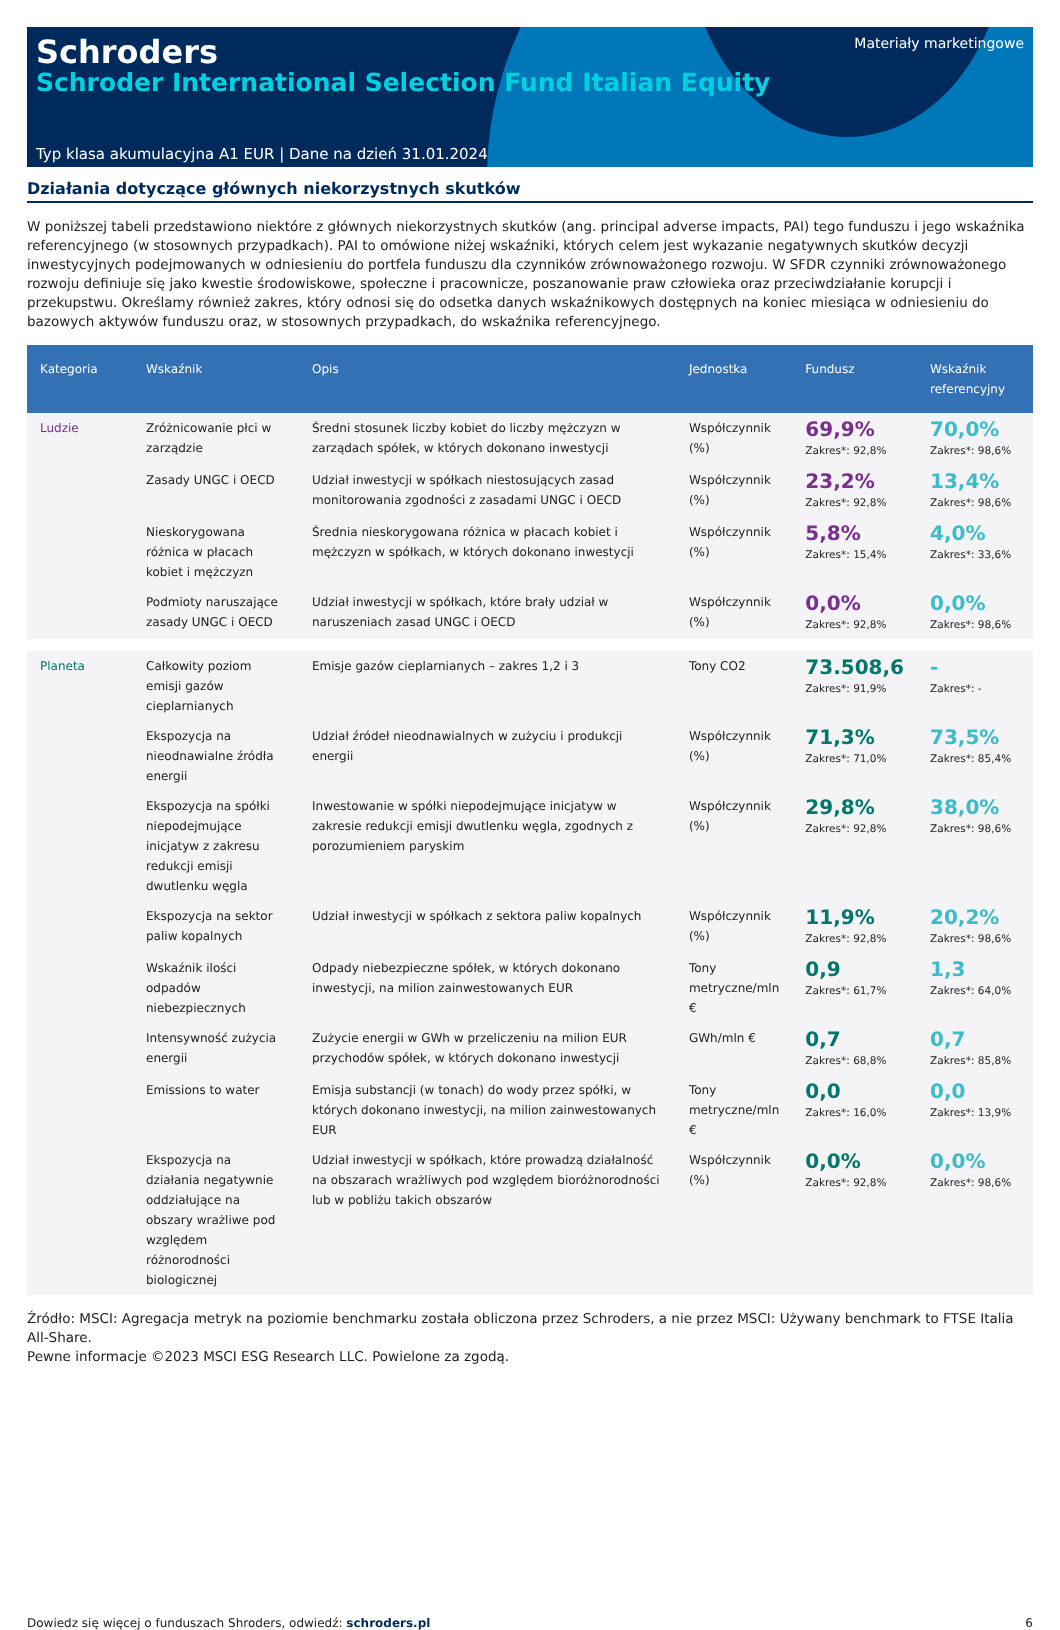Schroders
Schroder International Selection Fund Italian Equity
Materiały marketingowe
Typ klasa akumulacyjna A1 EUR | Dane na dzień 31.01.2024
Działania dotyczące głównych niekorzystnych skutków
W poniższej tabeli przedstawiono niektóre z głównych niekorzystnych skutków (ang. principal adverse impacts, PAI) tego funduszu i jego wskaźnika referencyjnego (w stosownych przypadkach). PAI to omówione niżej wskaźniki, których celem jest wykazanie negatywnych skutków decyzji inwestycyjnych podejmowanych w odniesieniu do portfela funduszu dla czynników zrównoważonego rozwoju. W SFDR czynniki zrównoważonego rozwoju definiuje się jako kwestie środowiskowe, społeczne i pracownicze, poszanowanie praw człowieka oraz przeciwdziałanie korupcji i przekupstwu. Określamy również zakres, który odnosi się do odsetka danych wskaźnikowych dostępnych na koniec miesiąca w odniesieniu do bazowych aktywów funduszu oraz, w stosownych przypadkach, do wskaźnika referencyjnego.
| Kategoria | Wskaźnik | Opis | Jednostka | Fundusz | Wskaźnik referencyjny |
| --- | --- | --- | --- | --- | --- |
| Ludzie | Zróżnicowanie płci w zarządzie | Średni stosunek liczby kobiet do liczby mężczyzn w zarządach spółek, w których dokonano inwestycji | Współczynnik (%) | 69,9% Zakres*: 92,8% | 70,0% Zakres*: 98,6% |
| | Zasady UNGC i OECD | Udział inwestycji w spółkach niestosujących zasad monitorowania zgodności z zasadami UNGC i OECD | Współczynnik (%) | 23,2% Zakres*: 92,8% | 13,4% Zakres*: 98,6% |
| | Nieskorygowana różnica w płacach kobiet i mężczyzn | Średnia nieskorygowana różnica w płacach kobiet i mężczyzn w spółkach, w których dokonano inwestycji | Współczynnik (%) | 5,8% Zakres*: 15,4% | 4,0% Zakres*: 33,6% |
| | Podmioty naruszające zasady UNGC i OECD | Udział inwestycji w spółkach, które brały udział w naruszeniach zasad UNGC i OECD | Współczynnik (%) | 0,0% Zakres*: 92,8% | 0,0% Zakres*: 98,6% |
| Planeta | Całkowity poziom emisji gazów cieplarnianych | Emisje gazów cieplarnianych – zakres 1,2 i 3 | Tony CO2 | 73.508,6 Zakres*: 91,9% | - Zakres*: - |
| | Ekspozycja na nieodnawialne źródła energii | Udział źródeł nieodnawialnych w zużyciu i produkcji energii | Współczynnik (%) | 71,3% Zakres*: 71,0% | 73,5% Zakres*: 85,4% |
| | Ekspozycja na spółki niepodejmujące inicjatyw z zakresu redukcji emisji dwutlenku węgla | Inwestowanie w spółki niepodejmujące inicjatyw w zakresie redukcji emisji dwutlenku węgla, zgodnych z porozumieniem paryskim | Współczynnik (%) | 29,8% Zakres*: 92,8% | 38,0% Zakres*: 98,6% |
| | Ekspozycja na sektor paliw kopalnych | Udział inwestycji w spółkach z sektora paliw kopalnych | Współczynnik (%) | 11,9% Zakres*: 92,8% | 20,2% Zakres*: 98,6% |
| | Wskaźnik ilości odpadów niebezpiecznych | Odpady niebezpieczne spółek, w których dokonano inwestycji, na milion zainwestowanych EUR | Tony metryczne/mln € | 0,9 Zakres*: 61,7% | 1,3 Zakres*: 64,0% |
| | Intensywność zużycia energii | Zużycie energii w GWh w przeliczeniu na milion EUR przychodów spółek, w których dokonano inwestycji | GWh/mln € | 0,7 Zakres*: 68,8% | 0,7 Zakres*: 85,8% |
| | Emissions to water | Emisja substancji (w tonach) do wody przez spółki, w których dokonano inwestycji, na milion zainwestowanych EUR | Tony metryczne/mln € | 0,0 Zakres*: 16,0% | 0,0 Zakres*: 13,9% |
| | Ekspozycja na działania negatywnie oddziałujące na obszary wrażliwe pod względem różnorodności biologicznej | Udział inwestycji w spółkach, które prowadzą działalność na obszarach wrażliwych pod względem bioróżnorodności lub w pobliżu takich obszarów | Współczynnik (%) | 0,0% Zakres*: 92,8% | 0,0% Zakres*: 98,6% |
Źródło: MSCI: Agregacja metryk na poziomie benchmarku została obliczona przez Schroders, a nie przez MSCI: Używany benchmark to FTSE Italia All-Share.
Pewne informacje ©2023 MSCI ESG Research LLC. Powielone za zgodą.
Dowiedz się więcej o funduszach Shroders, odwiedź: schroders.pl 6